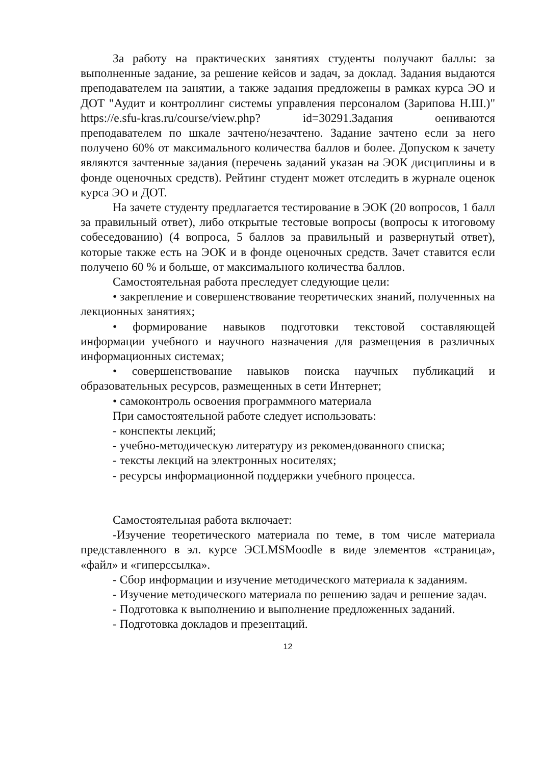За работу на практических занятиях студенты получают баллы: за выполненные задание, за решение кейсов и задач, за доклад. Задания выдаются преподавателем на занятии, а также задания предложены в рамках курса ЭО и ДОТ "Аудит и контроллинг системы управления персоналом (Зарипова Н.Ш.)" https://e.sfu-kras.ru/course/view.php? id=30291.Задания оениваются преподавателем по шкале зачтено/незачтено. Задание зачтено если за него получено 60% от максимального количества баллов и более. Допуском к зачету являются зачтенные задания (перечень заданий указан на ЭОК дисциплины и в фонде оценочных средств). Рейтинг студент может отследить в журнале оценок курса ЭО и ДОТ.
На зачете студенту предлагается тестирование в ЭОК (20 вопросов, 1 балл за правильный ответ), либо открытые тестовые вопросы (вопросы к итоговому собеседованию) (4 вопроса, 5 баллов за правильный и развернутый ответ), которые также есть на ЭОК и в фонде оценочных средств. Зачет ставится если получено 60 % и больше, от максимального количества баллов.
Самостоятельная работа преследует следующие цели:
• закрепление и совершенствование теоретических знаний, полученных на лекционных занятиях;
• формирование навыков подготовки текстовой составляющей информации учебного и научного назначения для размещения в различных информационных системах;
• совершенствование навыков поиска научных публикаций и образовательных ресурсов, размещенных в сети Интернет;
• самоконтроль освоения программного материала
При самостоятельной работе следует использовать:
- конспекты лекций;
- учебно-методическую литературу из рекомендованного списка;
- тексты лекций на электронных носителях;
- ресурсы информационной поддержки учебного процесса.
Самостоятельная работа включает:
-Изучение теоретического материала по теме, в том числе материала представленного в эл. курсе ЭCLMSMoodle в виде элементов «страница», «файл» и «гиперссылка».
- Сбор информации и изучение методического материала к заданиям.
- Изучение методического материала по решению задач и решение задач.
- Подготовка к выполнению и выполнение предложенных заданий.
- Подготовка докладов и презентаций.
12